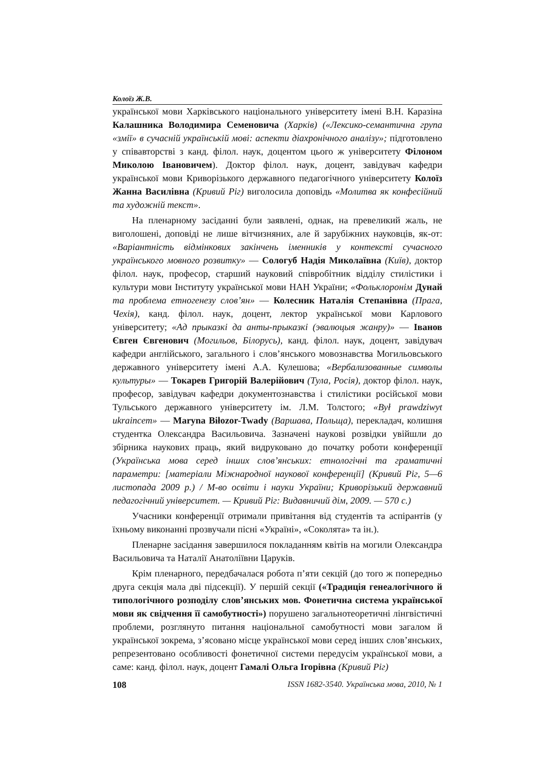Колоїз Ж.В.
української мови Харківського національного університету імені В.Н. Каразіна Калашника Володимира Семеновича (Харків) («Лексико-семантична група «змії» в сучасній українській мові: аспекти діахронічного аналізу»; підготовлено у співавторстві з канд. філол. наук, доцентом цього ж університету Філоном Миколою Івановичем). Доктор філол. наук, доцент, завідувач кафедри української мови Криворізького державного педагогічного університету Колоїз Жанна Василівна (Кривий Ріг) виголосила доповідь «Молитва як конфесійний та художній текст».
На пленарному засіданні були заявлені, однак, на превеликий жаль, не виголошені, доповіді не лише вітчизняних, але й зарубіжних науковців, як-от: «Варіантність відмінкових закінчень іменників у контексті сучасного українського мовного розвитку» — Сологуб Надія Миколаївна (Київ), доктор філол. наук, професор, старший науковий співробітник відділу стилістики і культури мови Інституту української мови НАН України; «Фольклоронім Дунай та проблема етногенезу слов’ян» — Колесник Наталія Степанівна (Прага, Чехія), канд. філол. наук, доцент, лектор української мови Карлового університету; «Ад прыказкі да анты-прыказкі (эвалюцыя жанру)» — Іванов Євген Євгенович (Могильов, Білорусь), канд. філол. наук, доцент, завідувач кафедри англійського, загального і слов’янського мовознавства Могильовського державного університету імені А.А. Кулешова; «Вербализованные символы культуры» — Токарев Григорій Валерійович (Тула, Росія), доктор філол. наук, професор, завідувач кафедри документознавства і стилістики російської мови Тульського державного університету ім. Л.М. Толстого; «Był prawdziwyt ukraincem» — Maryna Biłozor-Twady (Варшава, Польща), перекладач, колишня студентка Олександра Васильовича. Зазначені наукові розвідки увійшли до збірника наукових праць, який видруковано до початку роботи конференції (Українська мова серед інших слов’янських: етнологічні та граматичні параметри: [матеріали Міжнародної наукової конференції] (Кривий Ріг, 5—6 листопада 2009 р.) / М-во освіти і науки України; Криворізький державний педагогічний університет. — Кривий Ріг: Видавничий дім, 2009. — 570 с.)
Учасники конференції отримали привітання від студентів та аспірантів (у їхньому виконанні прозвучали пісні «Україні», «Соколята» та ін.).
Пленарне засідання завершилося покладанням квітів на могили Олександра Васильовича та Наталії Анатоліївни Царуків.
Крім пленарного, передбачалася робота п’яти секцій (до того ж попередньо друга секція мала дві підсекції). У першій секції («Традиція генеалогічного й типологічного розподілу слов’янських мов. Фонетична система української мови як свідчення її самобутності») порушено загальнотеоретичні лінгвістичні проблеми, розглянуто питання національної самобутності мови загалом й української зокрема, з’ясовано місце української мови серед інших слов’янських, репрезентовано особливості фонетичної системи передусім української мови, а саме: канд. філол. наук, доцент Гамалі Ольга Ігорівна (Кривий Ріг)
108 ISSN 1682-3540. Українська мова, 2010, № 1